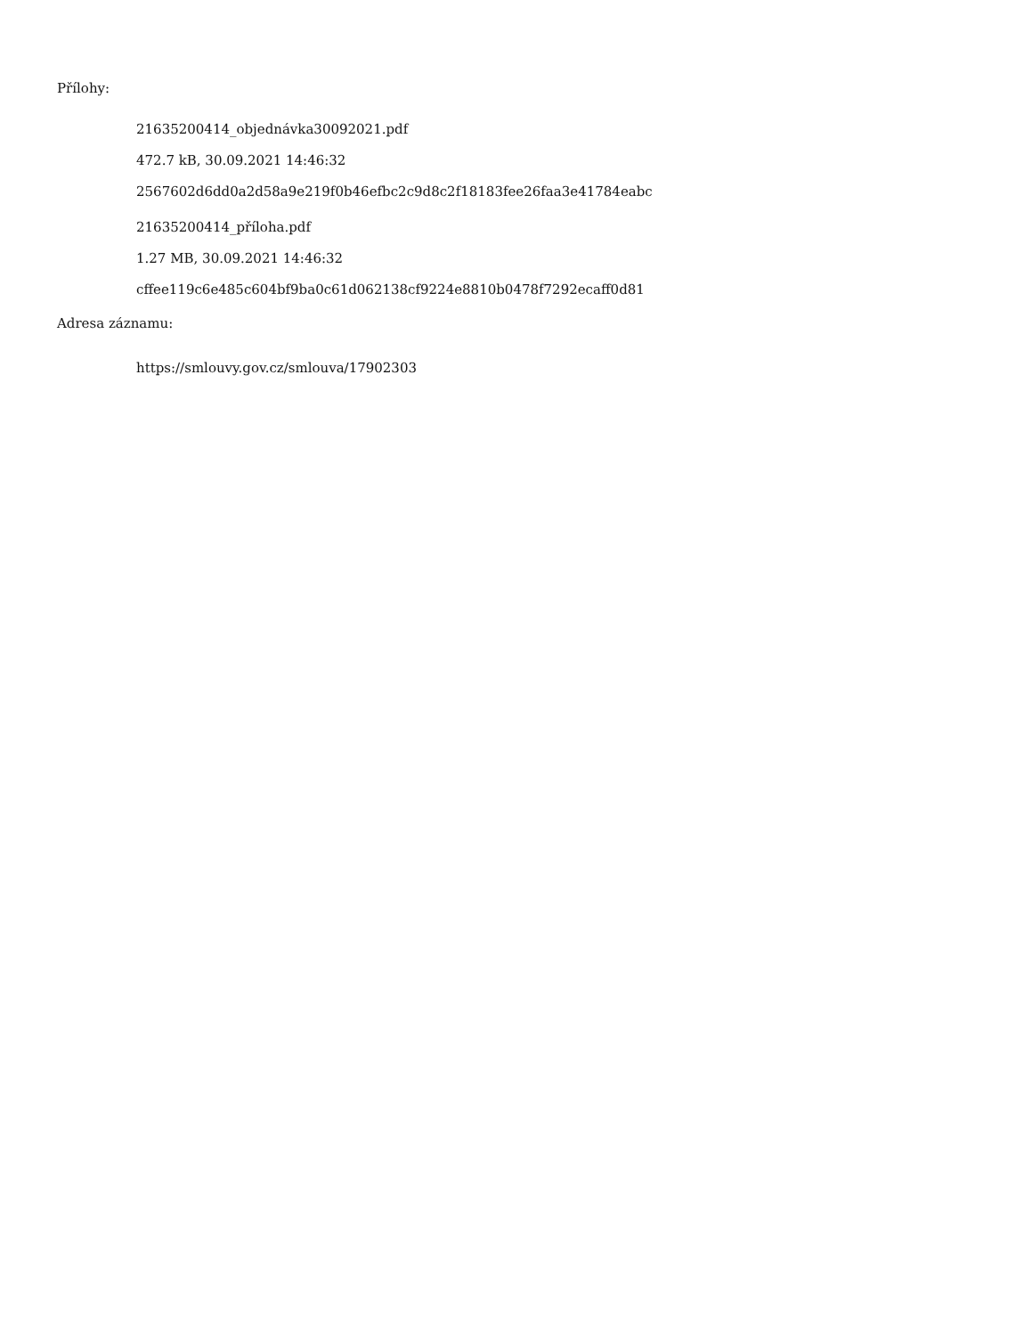Přílohy:
21635200414_objednávka30092021.pdf
472.7 kB, 30.09.2021 14:46:32
2567602d6dd0a2d58a9e219f0b46efbc2c9d8c2f18183fee26faa3e41784eabc
21635200414_příloha.pdf
1.27 MB, 30.09.2021 14:46:32
cffee119c6e485c604bf9ba0c61d062138cf9224e8810b0478f7292ecaff0d81
Adresa záznamu:
https://smlouvy.gov.cz/smlouva/17902303